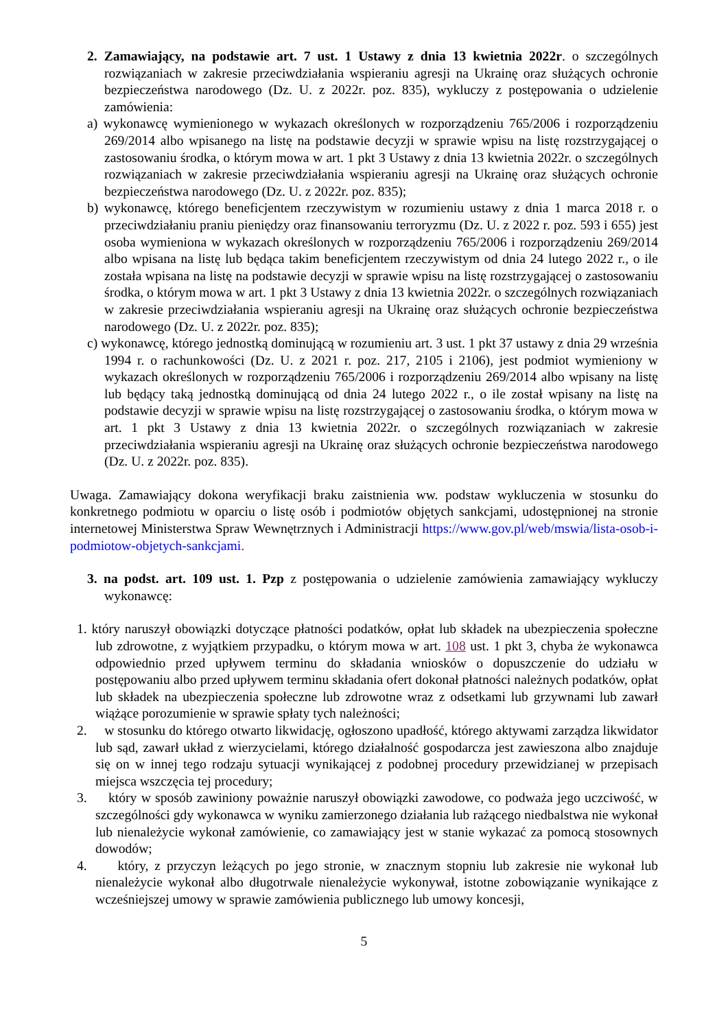2. Zamawiający, na podstawie art. 7 ust. 1 Ustawy z dnia 13 kwietnia 2022r. o szczególnych rozwiązaniach w zakresie przeciwdziałania wspieraniu agresji na Ukrainę oraz służących ochronie bezpieczeństwa narodowego (Dz. U. z 2022r. poz. 835), wykluczy z postępowania o udzielenie zamówienia:
a) wykonawcę wymienionego w wykazach określonych w rozporządzeniu 765/2006 i rozporządzeniu 269/2014 albo wpisanego na listę na podstawie decyzji w sprawie wpisu na listę rozstrzygającej o zastosowaniu środka, o którym mowa w art. 1 pkt 3 Ustawy z dnia 13 kwietnia 2022r. o szczególnych rozwiązaniach w zakresie przeciwdziałania wspieraniu agresji na Ukrainę oraz służących ochronie bezpieczeństwa narodowego (Dz. U. z 2022r. poz. 835);
b) wykonawcę, którego beneficjentem rzeczywistym w rozumieniu ustawy z dnia 1 marca 2018 r. o przeciwdziałaniu praniu pieniędzy oraz finansowaniu terroryzmu (Dz. U. z 2022 r. poz. 593 i 655) jest osoba wymieniona w wykazach określonych w rozporządzeniu 765/2006 i rozporządzeniu 269/2014 albo wpisana na listę lub będąca takim beneficjentem rzeczywistym od dnia 24 lutego 2022 r., o ile została wpisana na listę na podstawie decyzji w sprawie wpisu na listę rozstrzygającej o zastosowaniu środka, o którym mowa w art. 1 pkt 3 Ustawy z dnia 13 kwietnia 2022r. o szczególnych rozwiązaniach w zakresie przeciwdziałania wspieraniu agresji na Ukrainę oraz służących ochronie bezpieczeństwa narodowego (Dz. U. z 2022r. poz. 835);
c) wykonawcę, którego jednostką dominującą w rozumieniu art. 3 ust. 1 pkt 37 ustawy z dnia 29 września 1994 r. o rachunkowości (Dz. U. z 2021 r. poz. 217, 2105 i 2106), jest podmiot wymieniony w wykazach określonych w rozporządzeniu 765/2006 i rozporządzeniu 269/2014 albo wpisany na listę lub będący taką jednostką dominującą od dnia 24 lutego 2022 r., o ile został wpisany na listę na podstawie decyzji w sprawie wpisu na listę rozstrzygającej o zastosowaniu środka, o którym mowa w art. 1 pkt 3 Ustawy z dnia 13 kwietnia 2022r. o szczególnych rozwiązaniach w zakresie przeciwdziałania wspieraniu agresji na Ukrainę oraz służących ochronie bezpieczeństwa narodowego (Dz. U. z 2022r. poz. 835).
Uwaga. Zamawiający dokona weryfikacji braku zaistnienia ww. podstaw wykluczenia w stosunku do konkretnego podmiotu w oparciu o listę osób i podmiotów objętych sankcjami, udostępnionej na stronie internetowej Ministerstwa Spraw Wewnętrznych i Administracji https://www.gov.pl/web/mswia/lista-osob-i-podmiotow-objetych-sankcjami.
3. na podst. art. 109 ust. 1. Pzp z postępowania o udzielenie zamówienia zamawiający wykluczy wykonawcę:
1. który naruszył obowiązki dotyczące płatności podatków, opłat lub składek na ubezpieczenia społeczne lub zdrowotne, z wyjątkiem przypadku, o którym mowa w art. 108 ust. 1 pkt 3, chyba że wykonawca odpowiednio przed upływem terminu do składania wniosków o dopuszczenie do udziału w postępowaniu albo przed upływem terminu składania ofert dokonał płatności należnych podatków, opłat lub składek na ubezpieczenia społeczne lub zdrowotne wraz z odsetkami lub grzywnami lub zawarł wiążące porozumienie w sprawie spłaty tych należności;
2. w stosunku do którego otwarto likwidację, ogłoszono upadłość, którego aktywami zarządza likwidator lub sąd, zawarł układ z wierzycielami, którego działalność gospodarcza jest zawieszona albo znajduje się on w innej tego rodzaju sytuacji wynikającej z podobnej procedury przewidzianej w przepisach miejsca wszczęcia tej procedury;
3. który w sposób zawiniony poważnie naruszył obowiązki zawodowe, co podważa jego uczciwość, w szczególności gdy wykonawca w wyniku zamierzonego działania lub rażącego niedbalstwa nie wykonał lub nienależycie wykonał zamówienie, co zamawiający jest w stanie wykazać za pomocą stosownych dowodów;
4. który, z przyczyn leżących po jego stronie, w znacznym stopniu lub zakresie nie wykonał lub nienależycie wykonał albo długotrwale nienależycie wykonywał, istotne zobowiązanie wynikające z wcześniejszej umowy w sprawie zamówienia publicznego lub umowy koncesji,
5